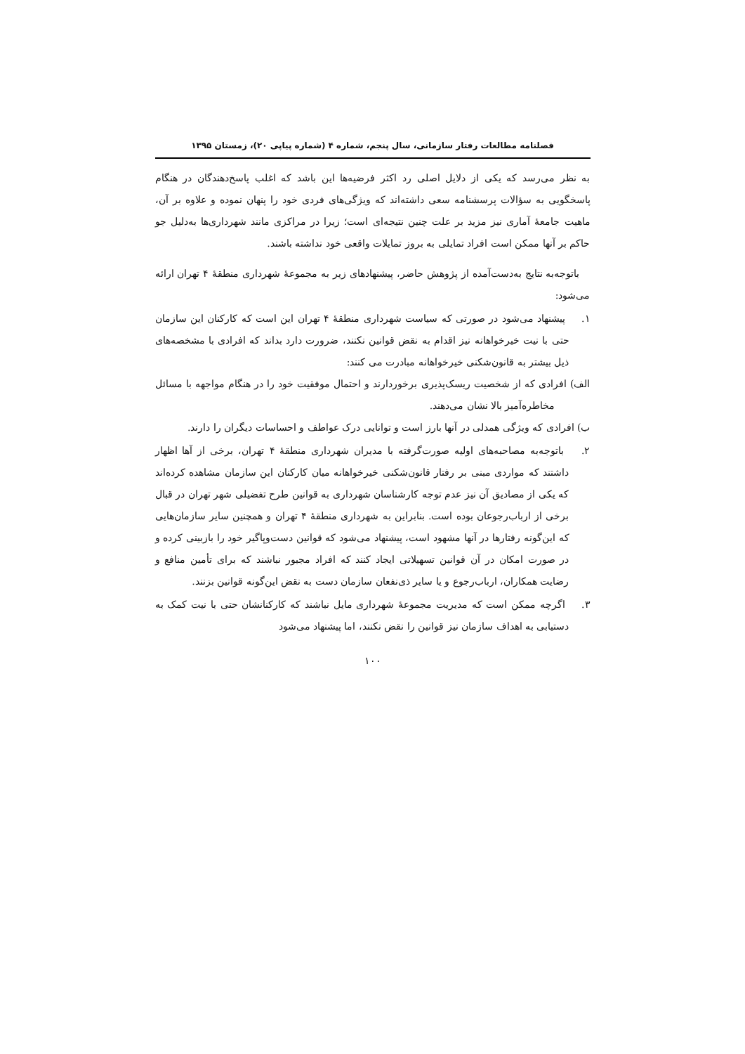فصلنامه مطالعات رفتار سازمانی، سال پنجم، شماره ۴ (شماره پیاپی ۲۰)، زمستان ۱۳۹۵
به نظر می‌رسد که یکی از دلایل اصلی رد اکثر فرضیه‌ها این باشد که اغلب پاسخ‌دهندگان در هنگام پاسخگویی به سؤالات پرسشنامه سعی داشته‌اند که ویژگی‌های فردی خود را پنهان نموده و علاوه بر آن، ماهیت جامعهٔ آماری نیز مزید بر علت چنین نتیجه‌ای است؛ زیرا در مراکزی مانند شهرداری‌ها به‌دلیل جو حاکم بر آنها ممکن است افراد تمایلی به بروز تمایلات واقعی خود نداشته باشند.
باتوجه‌به نتایج به‌دست‌آمده از پژوهش حاضر، پیشنهادهای زیر به مجموعهٔ شهرداری منطقهٔ ۴ تهران ارائه می‌شود:
۱. پیشنهاد می‌شود در صورتی که سیاست شهرداری منطقهٔ ۴ تهران این است که کارکنان این سازمان حتی با نیت خیرخواهانه نیز اقدام به نقض قوانین نکنند، ضرورت دارد بداند که افرادی با مشخصه‌های ذیل بیشتر به قانون‌شکنی خیرخواهانه مبادرت می کنند:
الف) افرادی که از شخصیت ریسک‌پذیری برخوردارند و احتمال موفقیت خود را در هنگام مواجهه با مسائل مخاطره‌آمیز بالا نشان می‌دهند.
ب) افرادی که ویژگی همدلی در آنها بارز است و توانایی درک عواطف و احساسات دیگران را دارند.
۲. باتوجه‌به مصاحبه‌های اولیه صورت‌گرفته با مدیران شهرداری منطقهٔ ۴ تهران، برخی از آها اظهار داشتند که مواردی مبنی بر رفتار قانون‌شکنی خیرخواهانه میان کارکنان این سازمان مشاهده کرده‌اند که یکی از مصادیق آن نیز عدم توجه کارشناسان شهرداری به قوانین طرح تفضیلی شهر تهران در قبال برخی از ارباب‌رجوعان بوده است. بنابراین به شهرداری منطقهٔ ۴ تهران و همچنین سایر سازمان‌هایی که این‌گونه رفتارها در آنها مشهود است، پیشنهاد می‌شود که قوانین دست‌وپاگیر خود را بازبینی کرده و در صورت امکان در آن قوانین تسهیلاتی ایجاد کنند که افراد مجبور نباشند که برای تأمین منافع و رضایت همکاران، ارباب‌رجوع و یا سایر ذی‌نفعان سازمان دست به نقض این‌گونه قوانین بزنند.
۳. اگرچه ممکن است که مدیریت مجموعهٔ شهرداری مایل نباشند که کارکنانشان حتی با نیت کمک به دستیابی به اهداف سازمان نیز قوانین را نقض نکنند، اما پیشنهاد می‌شود
۱۰۰